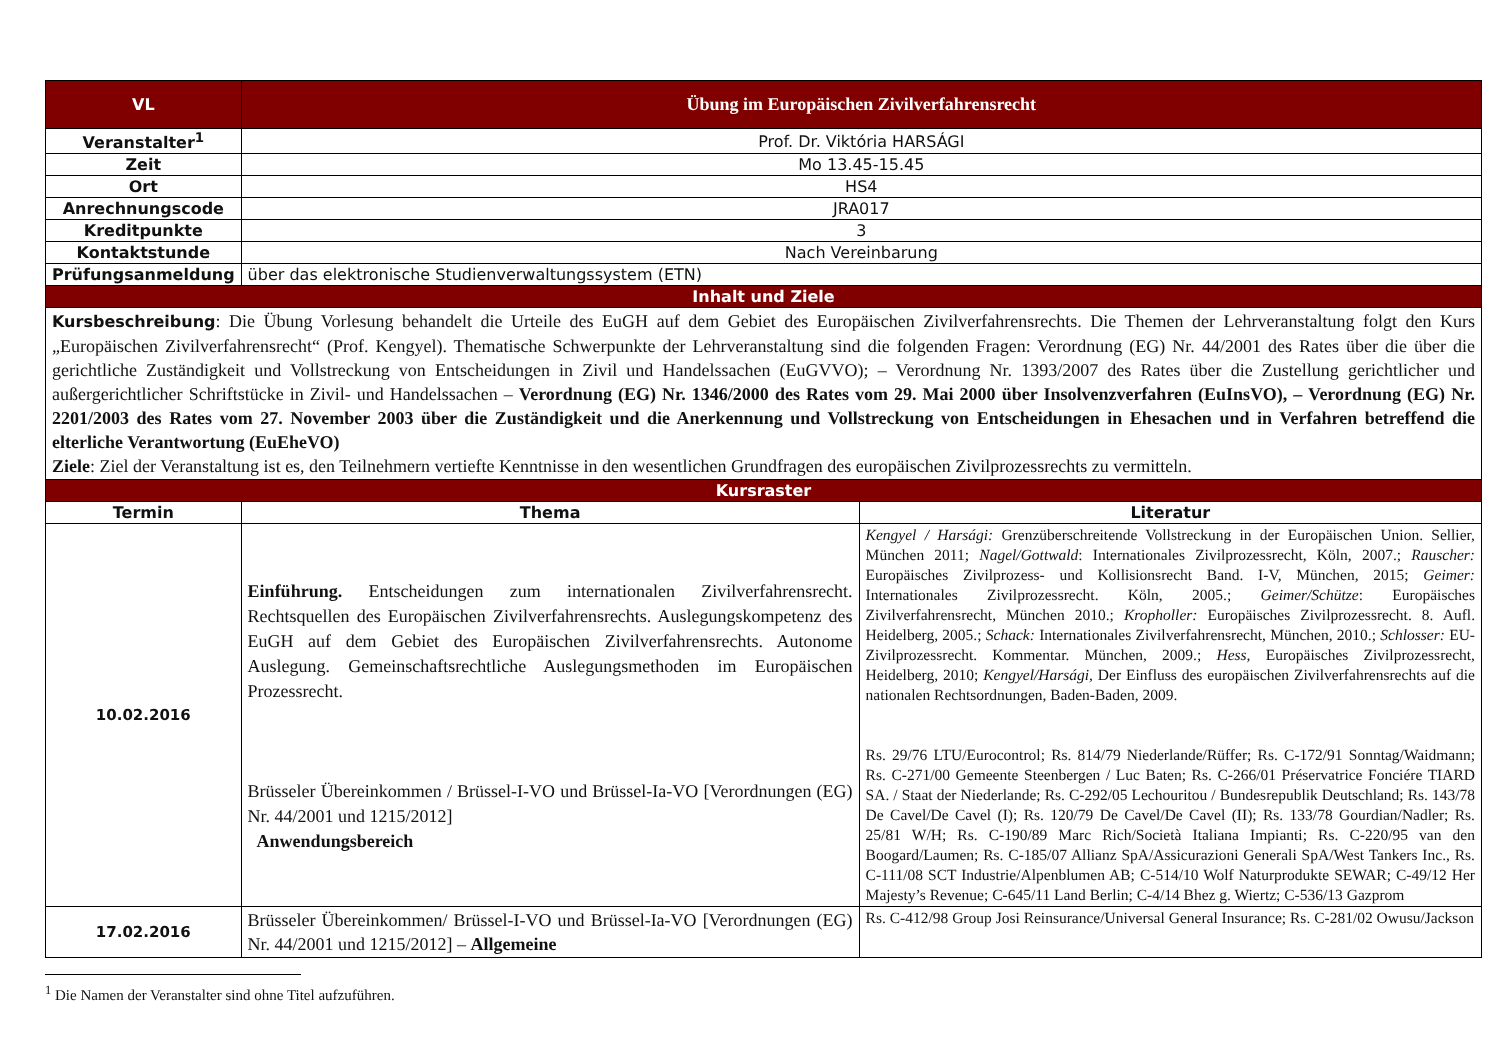| VL | Übung im Europäischen Zivilverfahrensrecht | |
| Veranstalter<sup>1</sup> | Prof. Dr. Viktória HARSÁGI | |
| Zeit | Mo 13.45-15.45 | |
| Ort | HS4 | |
| Anrechnungscode | JRA017 | |
| Kreditpunkte | 3 | |
| Kontaktstunde | Nach Vereinbarung | |
| Prüfungsanmeldung | über das elektronische Studienverwaltungssystem (ETN) | |
| Inhalt und Ziele | | |
| Kursbeschreibung : Die Übung Vorlesung behandelt die Urteile des EuGH auf dem Gebiet des Europäischen Zivilverfahrensrechts. Die Themen der Lehrveranstaltung folgt den Kurs „Europäischen Zivilverfahrensrecht“ (Prof. Kengyel). Thematische Schwerpunkte der Lehrveranstaltung sind die folgenden Fragen: Verordnung (EG) Nr. 44/2001 des Rates über die über die gerichtliche Zuständigkeit und Vollstreckung von Entscheidungen in Zivil und Handelssachen (EuGVVO); – Verordnung Nr. 1393/2007 des Rates über die Zustellung gerichtlicher und außergerichtlicher Schriftstücke in Zivil- und Handelssachen – Verordnung (EG) Nr. 1346/2000 des Rates vom 29. Mai 2000 über Insolvenzverfahren (EuInsVO), – Verordnung (EG) Nr. 2201/2003 des Rates vom 27. November 2003 über die Zuständigkeit und die Anerkennung und Vollstreckung von Entscheidungen in Ehesachen und in Verfahren betreffend die elterliche Verantwortung (EuEheVO) Ziele : Ziel der Veranstaltung ist es, den Teilnehmern vertiefte Kenntnisse in den wesentlichen Grundfragen des europäischen Zivilprozessrechts zu vermitteln. | | |
| Kursraster | | |
| Termin | Thema | Literatur |
| 10.02.2016 | Einführung. Entscheidungen zum internationalen Zivilverfahrensrecht. Rechtsquellen des Europäischen Zivilverfahrensrechts. Auslegungskompetenz des EuGH auf dem Gebiet des Europäischen Zivilverfahrensrechts. Autonome Auslegung. Gemeinschaftsrechtliche Auslegungsmethoden im Europäischen Prozessrecht. Brüsseler Übereinkommen / Brüssel-I-VO und Brüssel-Ia-VO [Verordnungen (EG) Nr. 44/2001 und 1215/2012] Anwendungsbereich | Kengyel / Harsági: Grenzüberschreitende Vollstreckung in der Europäischen Union. Sellier, München 2011; Nagel/Gottwald : Internationales Zivilprozessrecht, Köln, 2007.; Rauscher: Europäisches Zivilprozess- und Kollisionsrecht Band. I-V, München, 2015; Geimer: Internationales Zivilprozessrecht. Köln, 2005.; Geimer/Schütze : Europäisches Zivilverfahrensrecht, München 2010.; Kropholler: Europäisches Zivilprozessrecht. 8. Aufl. Heidelberg, 2005.; Schack: Internationales Zivilverfahrensrecht, München, 2010.; Schlosser: EU-Zivilprozessrecht. Kommentar. München, 2009.; Hess, Europäisches Zivilprozessrecht, Heidelberg, 2010; Kengyel/Harsági, Der Einfluss des europäischen Zivilverfahrensrechts auf die nationalen Rechtsordnungen, Baden-Baden, 2009. Rs. 29/76 LTU/Eurocontrol; Rs. 814/79 Niederlande/Rüffer; Rs. C-172/91 Sonntag/Waidmann; Rs. C-271/00 Gemeente Steenbergen / Luc Baten; Rs. C-266/01 Préservatrice Fonciére TIARD SA. / Staat der Niederlande; Rs. C-292/05 Lechouritou / Bundesrepublik Deutschland; Rs. 143/78 De Cavel/De Cavel (I); Rs. 120/79 De Cavel/De Cavel (II); Rs. 133/78 Gourdian/Nadler; Rs. 25/81 W/H; Rs. C-190/89 Marc Rich/Società Italiana Impianti; Rs. C-220/95 van den Boogard/Laumen; Rs. C-185/07 Allianz SpA/Assicurazioni Generali SpA/West Tankers Inc., Rs. C-111/08 SCT Industrie/Alpenblumen AB; C-514/10 Wolf Naturprodukte SEWAR; C-49/12 Her Majesty’s Revenue; C-645/11 Land Berlin; C-4/14 Bhez g. Wiertz; C-536/13 Gazprom |
| 17.02.2016 | Brüsseler Übereinkommen/ Brüssel-I-VO und Brüssel-Ia-VO [Verordnungen (EG) Nr. 44/2001 und 1215/2012] – Allgemeine | Rs. C-412/98 Group Josi Reinsurance/Universal General Insurance; Rs. C-281/02 Owusu/Jackson |
<sup>1</sup> Die Namen der Veranstalter sind ohne Titel aufzuführen.